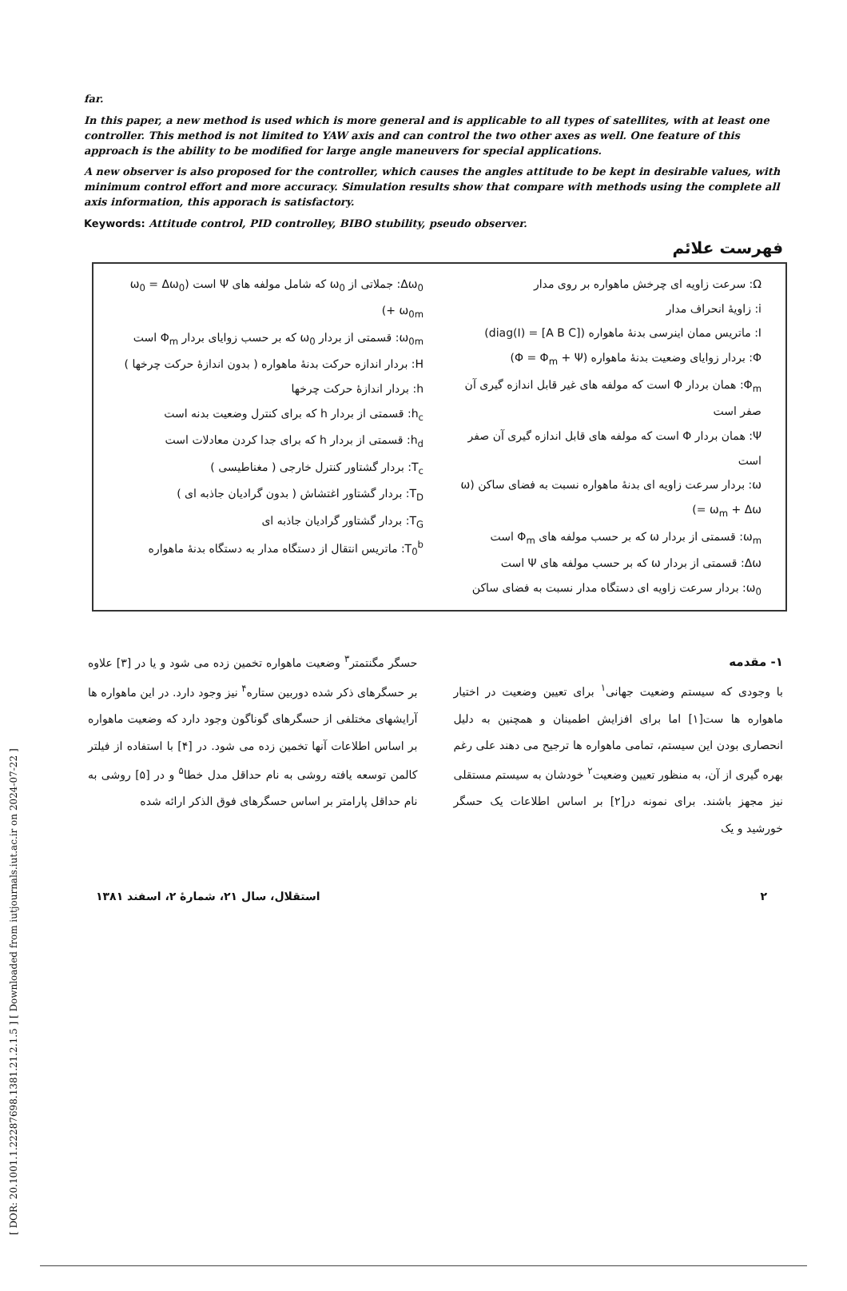[ DOR: 20.1001.1.22287698.1381.21.2.1.5 ] [ Downloaded from iutjournals.iut.ac.ir on 2024-07-22 ]
far.
In this paper, a new method is used which is more general and is applicable to all types of satellites, with at least one controller. This method is not limited to YAW axis and can control the two other axes as well. One feature of this approach is the ability to be modified for large angle maneuvers for special applications.
A new observer is also proposed for the controller, which causes the angles attitude to be kept in desirable values, with minimum control effort and more accuracy. Simulation results show that compare with methods using the complete all axis information, this apporach is satisfactory.
Keywords: Attitude control, PID controlley, BIBO stubility, pseudo observer.
فهرست علائم
Ω: سرعت زاویه ای چرخش ماهواره بر روی مدار
i: زاویهٔ انحراف مدار
I: ماتریس ممان اینرسی بدنهٔ ماهواره (diag(I) = [A B C])
Φ: بردار زوایای وضعیت بدنهٔ ماهواره (Φ = Φ<sub>m</sub> + Ψ)
Φ<sub>m</sub>: همان بردار Φ است که مولفه های غیر قابل اندازه گیری آن صفر است
Ψ: همان بردار Φ است که مولفه های قابل اندازه گیری آن صفر است
ω: بردار سرعت زاویه ای بدنهٔ ماهواره نسبت به فضای ساکن (ω = ω<sub>m</sub> + Δω)
ω<sub>m</sub>: قسمتی از بردار ω که بر حسب مولفه های Φ<sub>m</sub> است
Δω: قسمتی از بردار ω که بر حسب مولفه های Ψ است
ω<sub>0</sub>: بردار سرعت زاویه ای دستگاه مدار نسبت به فضای ساکن
Δω<sub>0</sub>: جملاتی از ω<sub>0</sub> که شامل مولفه های Ψ است (ω<sub>0</sub> = Δω<sub>0</sub> + ω<sub>0m</sub>)
ω<sub>0m</sub>: قسمتی از بردار ω<sub>0</sub> که بر حسب زوایای بردار Φ<sub>m</sub> است
H: بردار اندازه حرکت بدنهٔ ماهواره ( بدون اندازهٔ حرکت چرخها )
h: بردار اندازهٔ حرکت چرخها
h<sub>c</sub>: قسمتی از بردار h که برای کنترل وضعیت بدنه است
h<sub>d</sub>: قسمتی از بردار h که برای جدا کردن معادلات است
T<sub>c</sub>: بردار گشتاور کنترل خارجی ( مغناطیسی )
T<sub>D</sub>: بردار گشتاور اغتشاش ( بدون گرادیان جاذبه ای )
T<sub>G</sub>: بردار گشتاور گرادیان جاذبه ای
T<sub>0</sub><sup>b</sup>: ماتریس انتقال از دستگاه مدار به دستگاه بدنهٔ ماهواره
۱- مقدمه
با وجودی که سیستم وضعیت جهانی<sup>۱</sup> برای تعیین وضعیت در اختیار ماهواره ها ست[۱] اما برای افزایش اطمینان و همچنین به دلیل انحصاری بودن این سیستم، تمامی ماهواره ها ترجیح می دهند علی رغم بهره گیری از آن، به منظور تعیین وضعیت<sup>۲</sup> خودشان به سیستم مستقلی نیز مجهز باشند. برای نمونه در[۲] بر اساس اطلاعات یک حسگر خورشید و یک
حسگر مگنتمتر<sup>۳</sup> وضعیت ماهواره تخمین زده می شود و یا در [۳] علاوه بر حسگرهای ذکر شده دوربین ستاره<sup>۴</sup> نیز وجود دارد. در این ماهواره ها آرایشهای مختلفی از حسگرهای گوناگون وجود دارد که وضعیت ماهواره بر اساس اطلاعات آنها تخمین زده می شود. در [۴] با استفاده از فیلتر کالمن توسعه یافته روشی به نام حداقل مدل خطا<sup>۵</sup> و در [۵] روشی به نام حداقل پارامتر بر اساس حسگرهای فوق الذکر ارائه شده
۲ استقلال، سال ۲۱، شمارهٔ ۲، اسفند ۱۳۸۱